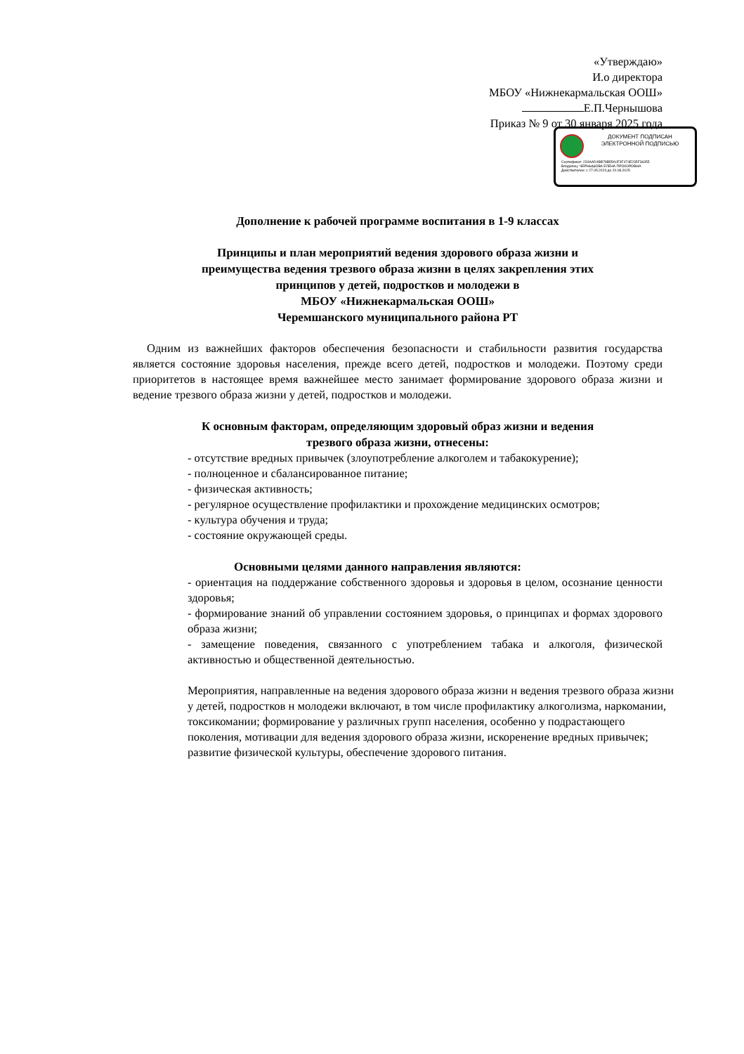«Утверждаю»
И.о директора
МБОУ «Нижнекармальская ООШ»
Е.П.Чернышова
Приказ № 9 от 30 января 2025 года
ДОКУМЕНТ ПОДПИСАН
ЭЛЕКТРОННОЙ ПОДПИСЬЮ
Сертификат: 233AAD4BB78B55A0F3F474E235F36355
Владелец: ЧЕРНЫШОВА ЕЛЕНА ПРОХОРОВНА
Действителен: с 27.05.2024 до 20.08.2025
Дополнение к рабочей программе воспитания в 1-9 классах
Принципы и план мероприятий ведения здорового образа жизни и
преимущества ведения трезвого образа жизни в целях закрепления этих
принципов у детей, подростков и молодежи в
МБОУ «Нижнекармальская ООШ»
Черемшанского муниципального района РТ
Одним из важнейших факторов обеспечения безопасности и стабильности развития государства является состояние здоровья населения, прежде всего детей, подростков и молодежи. Поэтому среди приоритетов в настоящее время важнейшее место занимает формирование здорового образа жизни и ведение трезвого образа жизни у детей, подростков и молодежи.
К основным факторам, определяющим здоровый образ жизни и ведения
трезвого образа жизни, отнесены:
- отсутствие вредных привычек (злоупотребление алкоголем и табакокурение);
- полноценное и сбалансированное питание;
- физическая активность;
- регулярное осуществление профилактики и прохождение медицинских осмотров;
- культура обучения и труда;
- состояние окружающей среды.
Основными целями данного направления являются:
- ориентация на поддержание собственного здоровья и здоровья в целом, осознание ценности здоровья;
- формирование знаний об управлении состоянием здоровья, о принципах и формах здорового образа жизни;
- замещение поведения, связанного с употреблением табака и алкоголя, физической активностью и общественной деятельностью.
Мероприятия, направленные на ведения здорового образа жизни н ведения трезвого образа жизни у детей, подростков н молодежи включают, в том числе профилактику алкоголизма, наркомании, токсикомании; формирование у различных групп населения, особенно у подрастающего поколения, мотивации для ведения здорового образа жизни, искоренение вредных привычек; развитие физической культуры, обеспечение здорового питания.